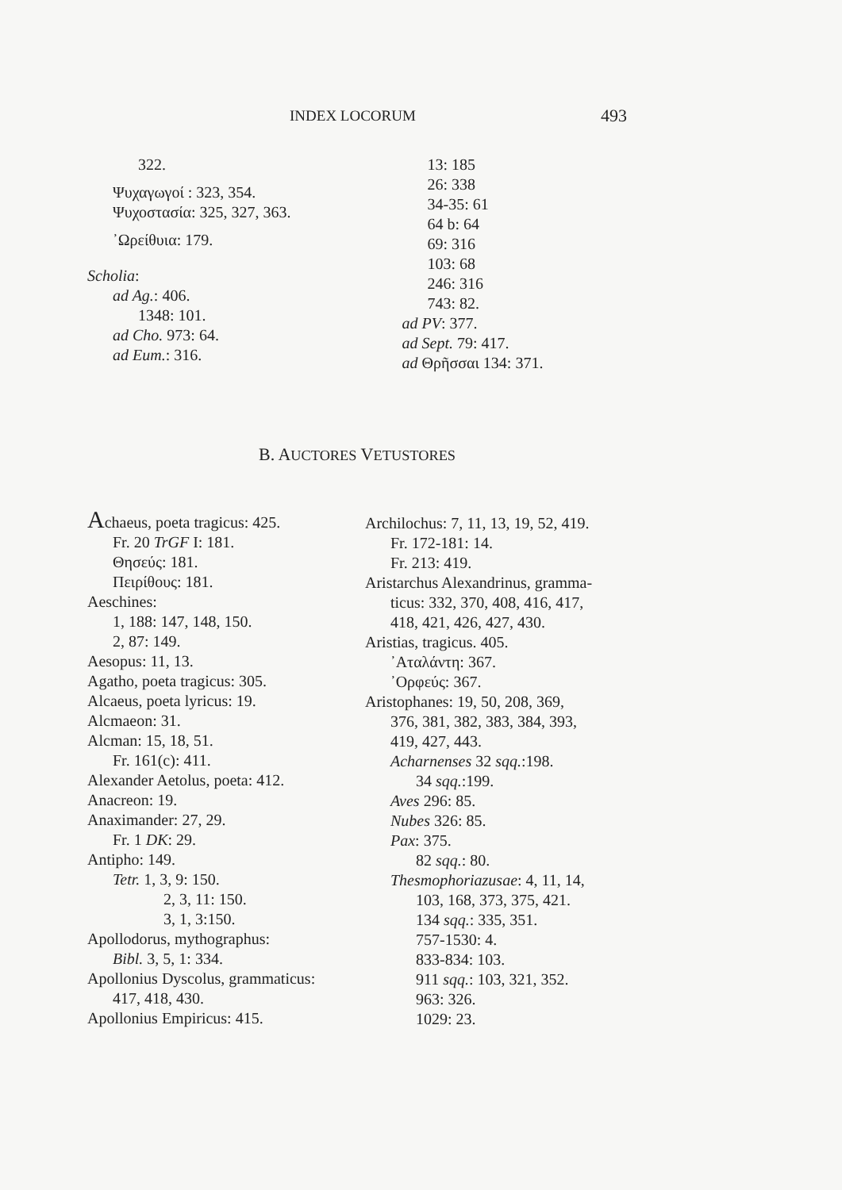INDEX LOCORUM 493
322.
Ψυχαγωγοί : 323, 354.
Ψυχοστασία: 325, 327, 363.
᾿Ωρείθυια: 179.
Scholia:
ad Ag.: 406.
1348: 101.
ad Cho. 973: 64.
ad Eum.: 316.
13: 185
26: 338
34-35: 61
64 b: 64
69: 316
103: 68
246: 316
743: 82.
ad PV: 377.
ad Sept. 79: 417.
ad Θρῆσσαι 134: 371.
B. AUCTORES VETUSTORES
Achaeus, poeta tragicus: 425.
Fr. 20 TrGF I: 181.
Θησεύς: 181.
Πειρίθους: 181.
Aeschines:
1, 188: 147, 148, 150.
2, 87: 149.
Aesopus: 11, 13.
Agatho, poeta tragicus: 305.
Alcaeus, poeta lyricus: 19.
Alcmaeon: 31.
Alcman: 15, 18, 51.
Fr. 161(c): 411.
Alexander Aetolus, poeta: 412.
Anacreon: 19.
Anaximander: 27, 29.
Fr. 1 DK: 29.
Antipho: 149.
Tetr. 1, 3, 9: 150.
2, 3, 11: 150.
3, 1, 3:150.
Apollodorus, mythographus:
Bibl. 3, 5, 1: 334.
Apollonius Dyscolus, grammaticus:
417, 418, 430.
Apollonius Empiricus: 415.
Archilochus: 7, 11, 13, 19, 52, 419.
Fr. 172-181: 14.
Fr. 213: 419.
Aristarchus Alexandrinus, gramma-
ticus: 332, 370, 408, 416, 417,
418, 421, 426, 427, 430.
Aristias, tragicus. 405.
᾿Αταλάντη: 367.
᾿Ορφεύς: 367.
Aristophanes: 19, 50, 208, 369,
376, 381, 382, 383, 384, 393,
419, 427, 443.
Acharnenses 32 sqq.:198.
34 sqq.:199.
Aves 296: 85.
Nubes 326: 85.
Pax: 375.
82 sqq.: 80.
Thesmophoriazusae: 4, 11, 14,
103, 168, 373, 375, 421.
134 sqq.: 335, 351.
757-1530: 4.
833-834: 103.
911 sqq.: 103, 321, 352.
963: 326.
1029: 23.